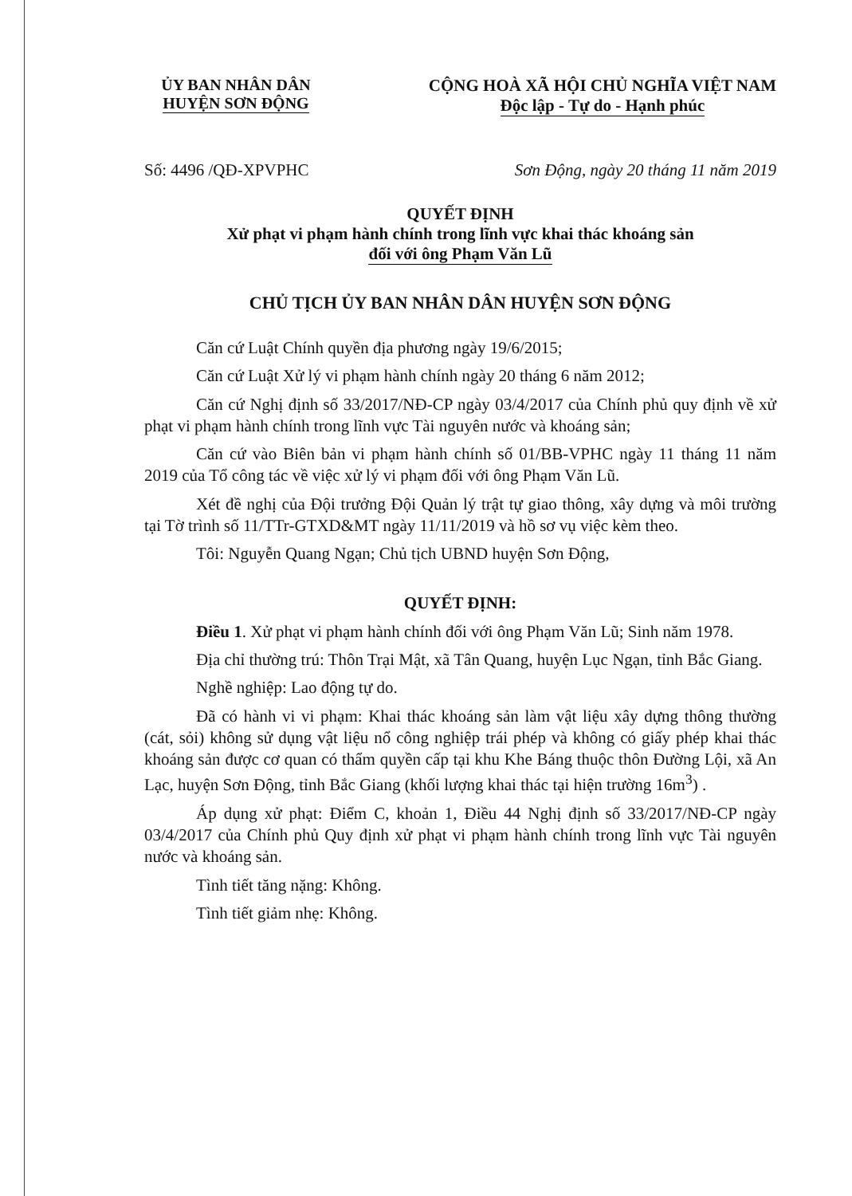ỦY BAN NHÂN DÂN
HUYỆN SƠN ĐỘNG
CỘNG HOÀ XÃ HỘI CHỦ NGHĨA VIỆT NAM
Độc lập - Tự do - Hạnh phúc
Số: 4496 /QĐ-XPVPHC Sơn Động, ngày 20 tháng 11 năm 2019
QUYẾT ĐỊNH
Xử phạt vi phạm hành chính trong lĩnh vực khai thác khoáng sản
đối với ông Phạm Văn Lũ
CHỦ TỊCH ỦY BAN NHÂN DÂN HUYỆN SƠN ĐỘNG
Căn cứ Luật Chính quyền địa phương ngày 19/6/2015;
Căn cứ Luật Xử lý vi phạm hành chính ngày 20 tháng 6 năm 2012;
Căn cứ Nghị định số 33/2017/NĐ-CP ngày 03/4/2017 của Chính phủ quy định về xử phạt vi phạm hành chính trong lĩnh vực Tài nguyên nước và khoáng sản;
Căn cứ vào Biên bản vi phạm hành chính số 01/BB-VPHC ngày 11 tháng 11 năm 2019 của Tổ công tác về việc xử lý vi phạm đối với ông Phạm Văn Lũ.
Xét đề nghị của Đội trưởng Đội Quản lý trật tự giao thông, xây dựng và môi trường tại Tờ trình số 11/TTr-GTXD&MT ngày 11/11/2019 và hồ sơ vụ việc kèm theo.
Tôi: Nguyễn Quang Ngạn; Chủ tịch UBND huyện Sơn Động,
QUYẾT ĐỊNH:
Điều 1. Xử phạt vi phạm hành chính đối với ông Phạm Văn Lũ; Sinh năm 1978.
Địa chỉ thường trú: Thôn Trại Mật, xã Tân Quang, huyện Lục Ngạn, tỉnh Bắc Giang.
Nghề nghiệp: Lao động tự do.
Đã có hành vi vi phạm: Khai thác khoáng sản làm vật liệu xây dựng thông thường (cát, sỏi) không sử dụng vật liệu nổ công nghiệp trái phép và không có giấy phép khai thác khoáng sản được cơ quan có thẩm quyền cấp tại khu Khe Báng thuộc thôn Đường Lội, xã An Lạc, huyện Sơn Động, tỉnh Bắc Giang (khối lượng khai thác tại hiện trường 16m<sup>3</sup>) .
Áp dụng xử phạt: Điểm C, khoản 1, Điều 44 Nghị định số 33/2017/NĐ-CP ngày 03/4/2017 của Chính phủ Quy định xử phạt vi phạm hành chính trong lĩnh vực Tài nguyên nước và khoáng sản.
Tình tiết tăng nặng: Không.
Tình tiết giảm nhẹ: Không.